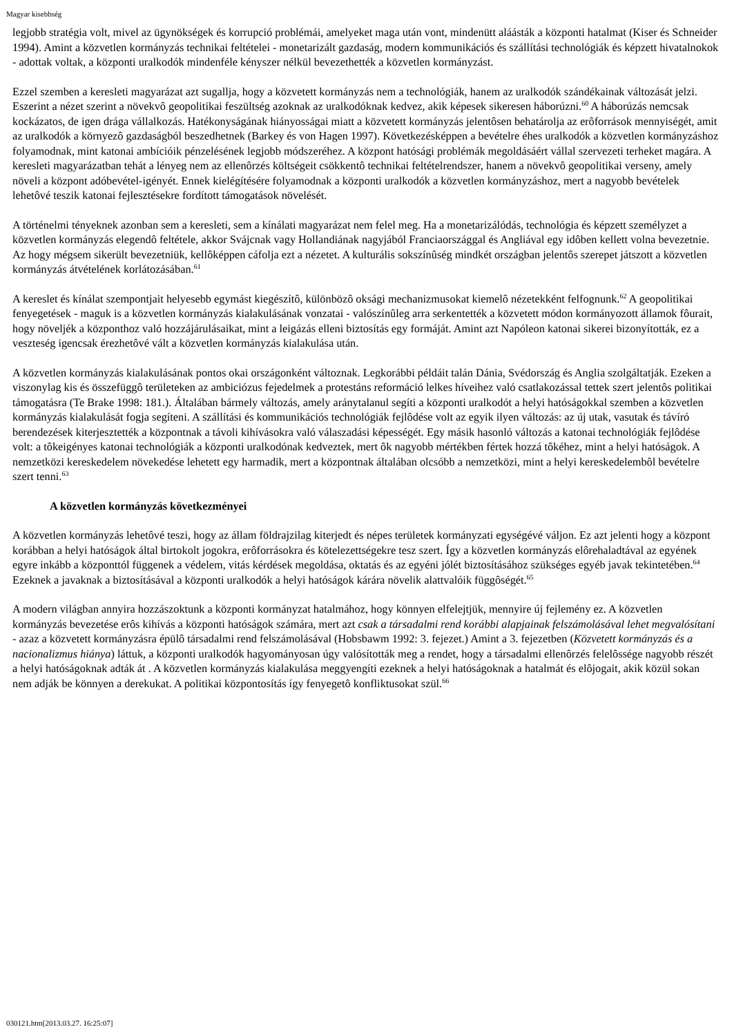Magyar kisebbség
legjobb stratégia volt, mivel az ügynökségek és korrupció problémái, amelyeket maga után vont, mindenütt aláásták a központi hatalmat (Kiser és Schneider 1994). Amint a közvetlen kormányzás technikai feltételei - monetarizált gazdaság, modern kommunikációs és szállítási technológiák és képzett hivatalnokok - adottak voltak, a központi uralkodók mindenféle kényszer nélkül bevezethették a közvetlen kormányzást.
Ezzel szemben a keresleti magyarázat azt sugallja, hogy a közvetett kormányzás nem a technológiák, hanem az uralkodók szándékainak változását jelzi. Eszerint a nézet szerint a növekvô geopolitikai feszültség azoknak az uralkodóknak kedvez, akik képesek sikeresen háborúzni.<sup>60</sup> A háborúzás nemcsak kockázatos, de igen drága vállalkozás. Hatékonyságának hiányosságai miatt a közvetett kormányzás jelentôsen behatárolja az erôforrások mennyiségét, amit az uralkodók a környezô gazdaságból beszedhetnek (Barkey és von Hagen 1997). Következésképpen a bevételre éhes uralkodók a közvetlen kormányzáshoz folyamodnak, mint katonai ambícióik pénzelésének legjobb módszeréhez. A központ hatósági problémák megoldásáért vállal szervezeti terheket magára. A keresleti magyarázatban tehát a lényeg nem az ellenôrzés költségeit csökkentô technikai feltételrendszer, hanem a növekvô geopolitikai verseny, amely növeli a központ adóbevétel-igényét. Ennek kielégítésére folyamodnak a központi uralkodók a közvetlen kormányzáshoz, mert a nagyobb bevételek lehetôvé teszik katonai fejlesztésekre fordított támogatások növelését.
A történelmi tényeknek azonban sem a keresleti, sem a kínálati magyarázat nem felel meg. Ha a monetarizálódás, technológia és képzett személyzet a közvetlen kormányzás elegendô feltétele, akkor Svájcnak vagy Hollandiának nagyjából Franciaországgal és Angliával egy idôben kellett volna bevezetnie. Az hogy mégsem sikerült bevezetniük, kellôképpen cáfolja ezt a nézetet. A kulturális sokszínûség mindkét országban jelentôs szerepet játszott a közvetlen kormányzás átvételének korlátozásában.<sup>61</sup>
A kereslet és kínálat szempontjait helyesebb egymást kiegészítô, különbözô oksági mechanizmusokat kiemelô nézetekként felfognunk.<sup>62</sup> A geopolitikai fenyegetések - maguk is a közvetlen kormányzás kialakulásának vonzatai - valószínûleg arra serkentették a közvetett módon kormányozott államok fôurait, hogy növeljék a központhoz való hozzájárulásaikat, mint a leigázás elleni biztosítás egy formáját. Amint azt Napóleon katonai sikerei bizonyították, ez a veszteség igencsak érezhetôvé vált a közvetlen kormányzás kialakulása után.
A közvetlen kormányzás kialakulásának pontos okai országonként változnak. Legkorábbi példáit talán Dánia, Svédország és Anglia szolgáltatják. Ezeken a viszonylag kis és összefüggô területeken az ambiciózus fejedelmek a protestáns reformáció lelkes híveihez való csatlakozással tettek szert jelentôs politikai támogatásra (Te Brake 1998: 181.). Általában bármely változás, amely aránytalanul segíti a központi uralkodót a helyi hatóságokkal szemben a közvetlen kormányzás kialakulását fogja segíteni. A szállítási és kommunikációs technológiák fejlôdése volt az egyik ilyen változás: az új utak, vasutak és távíró berendezések kiterjesztették a központnak a távoli kihívásokra való válaszadási képességét. Egy másik hasonló változás a katonai technológiák fejlôdése volt: a tôkeigényes katonai technológiák a központi uralkodónak kedveztek, mert ôk nagyobb mértékben fértek hozzá tôkéhez, mint a helyi hatóságok. A nemzetközi kereskedelem növekedése lehetett egy harmadik, mert a központnak általában olcsóbb a nemzetközi, mint a helyi kereskedelembôl bevételre szert tenni.<sup>63</sup>
A közvetlen kormányzás következményei
A közvetlen kormányzás lehetôvé teszi, hogy az állam földrajzilag kiterjedt és népes területek kormányzati egységévé váljon. Ez azt jelenti hogy a központ korábban a helyi hatóságok által birtokolt jogokra, erôforrásokra és kötelezettségekre tesz szert. Így a közvetlen kormányzás elôrehaladtával az egyének egyre inkább a központtól függenek a védelem, vitás kérdések megoldása, oktatás és az egyéni jólét biztosításához szükséges egyéb javak tekintetében.<sup>64</sup> Ezeknek a javaknak a biztosításával a központi uralkodók a helyi hatóságok kárára növelik alattvalóik függôségét.<sup>65</sup>
A modern világban annyira hozzászoktunk a központi kormányzat hatalmához, hogy könnyen elfelejtjük, mennyire új fejlemény ez. A közvetlen kormányzás bevezetése erôs kihívás a központi hatóságok számára, mert azt csak a társadalmi rend korábbi alapjainak felszámolásával lehet megvalósítani - azaz a közvetett kormányzásra épülô társadalmi rend felszámolásával (Hobsbawm 1992: 3. fejezet.) Amint a 3. fejezetben (Közvetett kormányzás és a nacionalizmus hiánya) láttuk, a központi uralkodók hagyományosan úgy valósították meg a rendet, hogy a társadalmi ellenôrzés felelôssége nagyobb részét a helyi hatóságoknak adták át . A közvetlen kormányzás kialakulása meggyengíti ezeknek a helyi hatóságoknak a hatalmát és elôjogait, akik közül sokan nem adják be könnyen a derekukat. A politikai központosítás így fenyegetô konfliktusokat szül.<sup>66</sup>
030121.htm[2013.03.27. 16:25:07]